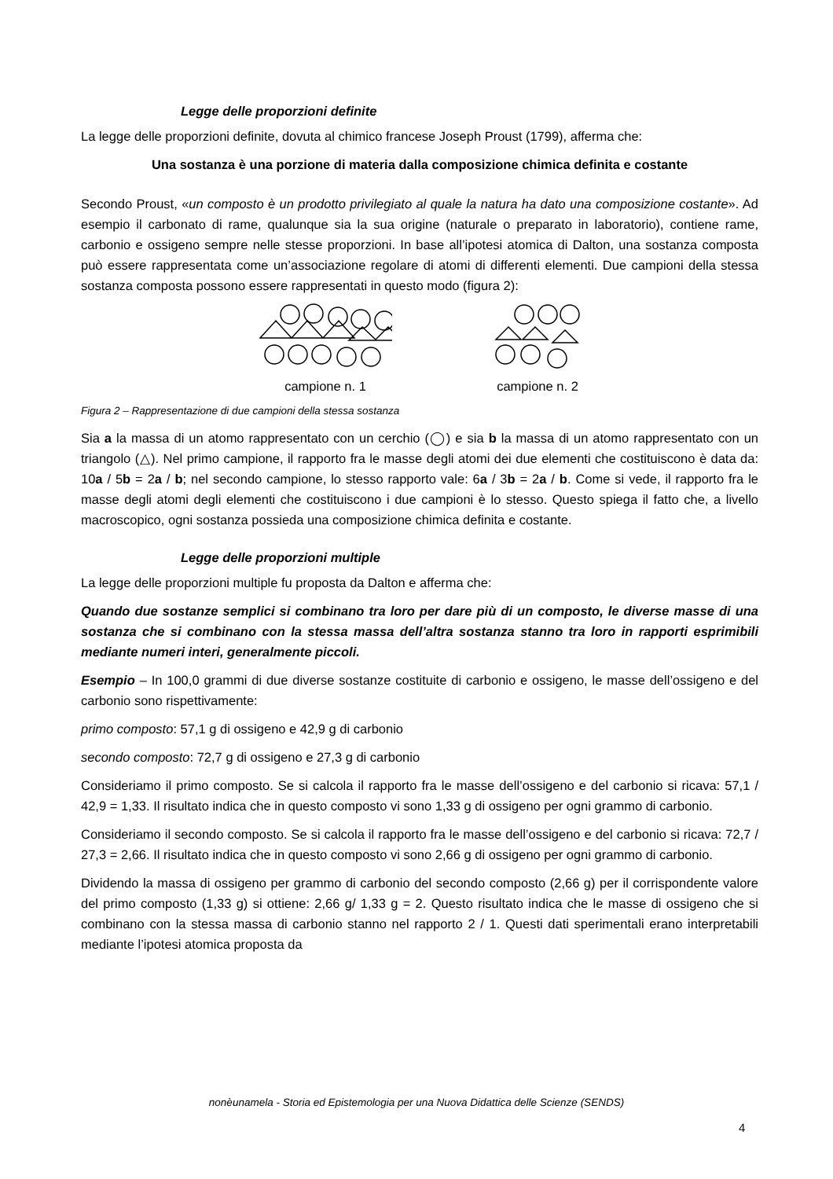Legge delle proporzioni definite
La legge delle proporzioni definite, dovuta al chimico francese Joseph Proust (1799), afferma che:
Una sostanza è una porzione di materia dalla composizione chimica definita e costante
Secondo Proust, «un composto è un prodotto privilegiato al quale la natura ha dato una composizione costante». Ad esempio il carbonato di rame, qualunque sia la sua origine (naturale o preparato in laboratorio), contiene rame, carbonio e ossigeno sempre nelle stesse proporzioni. In base all’ipotesi atomica di Dalton, una sostanza composta può essere rappresentata come un’associazione regolare di atomi di differenti elementi. Due campioni della stessa sostanza composta possono essere rappresentati in questo modo (figura 2):
campione n. 1 campione n. 2
Figura 2 – Rappresentazione di due campioni della stessa sostanza
Sia a la massa di un atomo rappresentato con un cerchio (◯) e sia b la massa di un atomo rappresentato con un triangolo (△). Nel primo campione, il rapporto fra le masse degli atomi dei due elementi che costituiscono è data da: 10a / 5b = 2a / b; nel secondo campione, lo stesso rapporto vale: 6a / 3b = 2a / b. Come si vede, il rapporto fra le masse degli atomi degli elementi che costituiscono i due campioni è lo stesso. Questo spiega il fatto che, a livello macroscopico, ogni sostanza possieda una composizione chimica definita e costante.
Legge delle proporzioni multiple
La legge delle proporzioni multiple fu proposta da Dalton e afferma che:
Quando due sostanze semplici si combinano tra loro per dare più di un composto, le diverse masse di una sostanza che si combinano con la stessa massa dell’altra sostanza stanno tra loro in rapporti esprimibili mediante numeri interi, generalmente piccoli.
Esempio – In 100,0 grammi di due diverse sostanze costituite di carbonio e ossigeno, le masse dell’ossigeno e del carbonio sono rispettivamente:
primo composto: 57,1 g di ossigeno e 42,9 g di carbonio
secondo composto: 72,7 g di ossigeno e 27,3 g di carbonio
Consideriamo il primo composto. Se si calcola il rapporto fra le masse dell’ossigeno e del carbonio si ricava: 57,1 / 42,9 = 1,33. Il risultato indica che in questo composto vi sono 1,33 g di ossigeno per ogni grammo di carbonio.
Consideriamo il secondo composto. Se si calcola il rapporto fra le masse dell’ossigeno e del carbonio si ricava: 72,7 / 27,3 = 2,66. Il risultato indica che in questo composto vi sono 2,66 g di ossigeno per ogni grammo di carbonio.
Dividendo la massa di ossigeno per grammo di carbonio del secondo composto (2,66 g) per il corrispondente valore del primo composto (1,33 g) si ottiene: 2,66 g/ 1,33 g = 2. Questo risultato indica che le masse di ossigeno che si combinano con la stessa massa di carbonio stanno nel rapporto 2 / 1. Questi dati sperimentali erano interpretabili mediante l’ipotesi atomica proposta da
nonèunamela - Storia ed Epistemologia per una Nuova Didattica delle Scienze (SENDS)
4